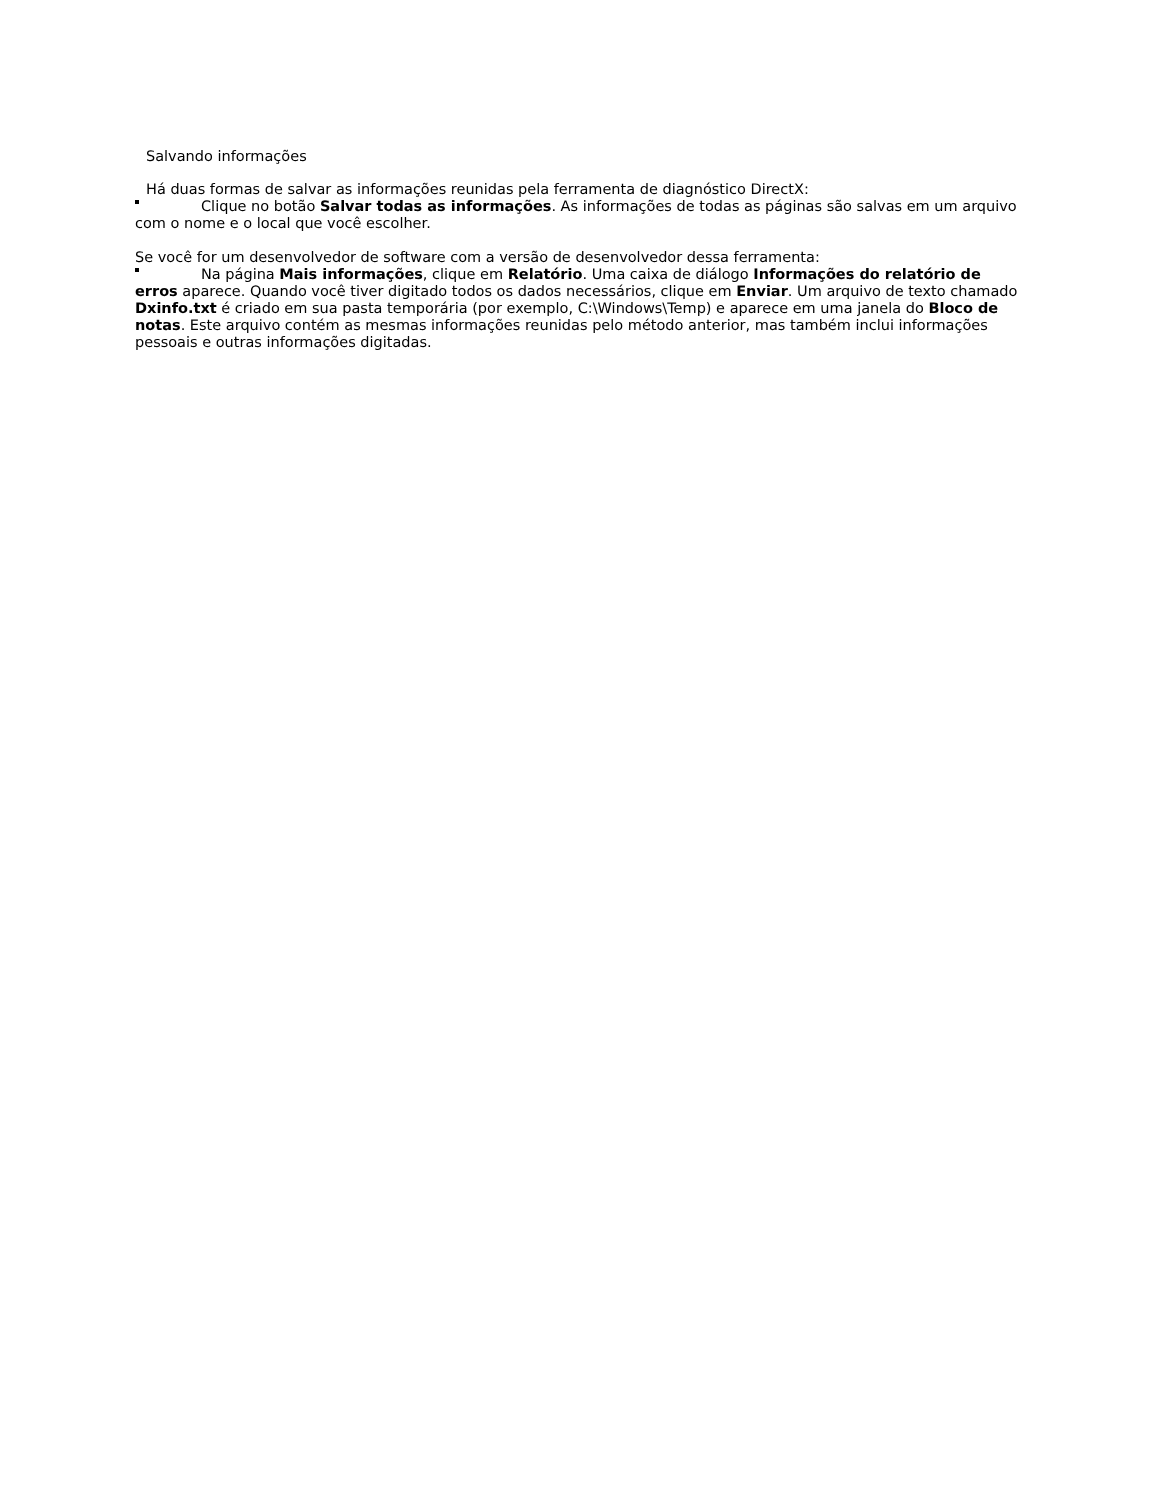Salvando informações
Há duas formas de salvar as informações reunidas pela ferramenta de diagnóstico DirectX:
Clique no botão Salvar todas as informações. As informações de todas as páginas são salvas em um arquivo com o nome e o local que você escolher.
Se você for um desenvolvedor de software com a versão de desenvolvedor dessa ferramenta:
Na página Mais informações, clique em Relatório. Uma caixa de diálogo Informações do relatório de erros aparece. Quando você tiver digitado todos os dados necessários, clique em Enviar. Um arquivo de texto chamado Dxinfo.txt é criado em sua pasta temporária (por exemplo, C:\Windows\Temp) e aparece em uma janela do Bloco de notas. Este arquivo contém as mesmas informações reunidas pelo método anterior, mas também inclui informações pessoais e outras informações digitadas.